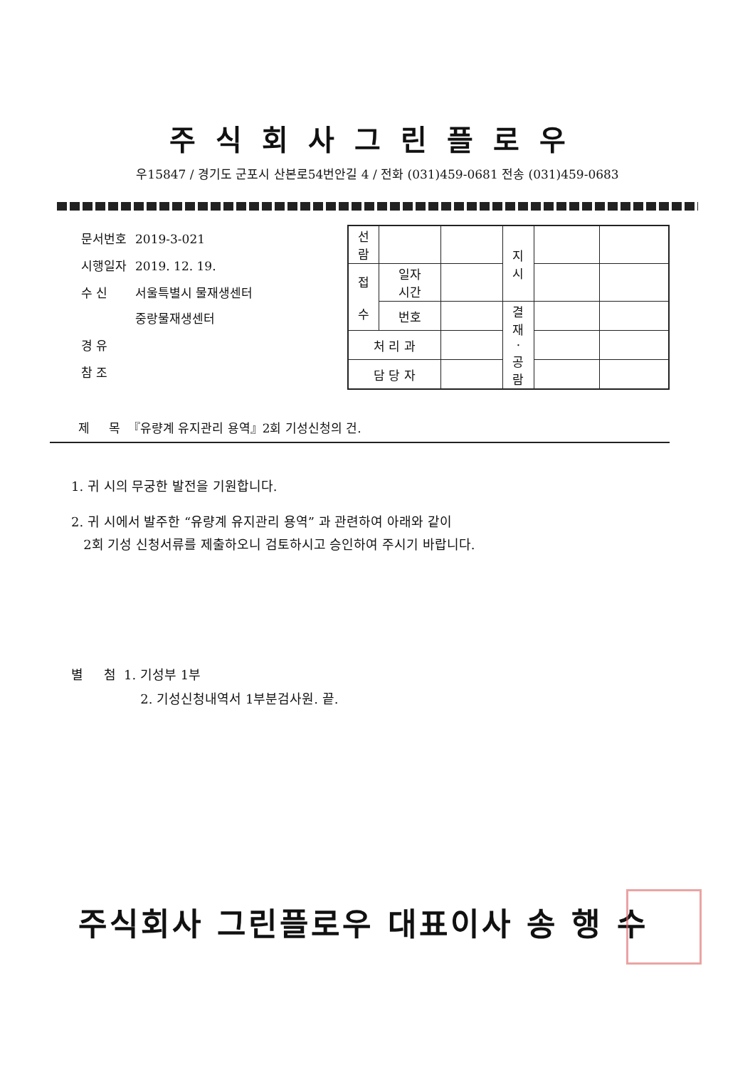주식회사그린플로우
우15847 / 경기도 군포시 산본로54번안길 4 / 전화 (031)459-0681 전송 (031)459-0683
| 문서번호 | 2019-3-021 |
| 시행일자 | 2019. 12. 19. |
| 수 신 | 서울특별시 물재생센터 중랑물재생센터 |
| 경 유 | |
| 참 조 | |
| 선 람 | | | 지 시 | | |
| 접 수 | 일자 시간 | | | | |
| | 번호 | | 결 재 · 공 람 | | |
| 처 리 과 | | | | | |
| 담 당 자 | | | | | |
제 목 『유량계 유지관리 용역』2회 기성신청의 건.
1. 귀 시의 무궁한 발전을 기원합니다.
2. 귀 시에서 발주한 “유량계 유지관리 용역” 과 관련하여 아래와 같이
2회 기성 신청서류를 제출하오니 검토하시고 승인하여 주시기 바랍니다.
별 첨 1. 기성부 1부
2. 기성신청내역서 1부분검사원. 끝.
주식회사 그린플로우 대표이사 송 행 수